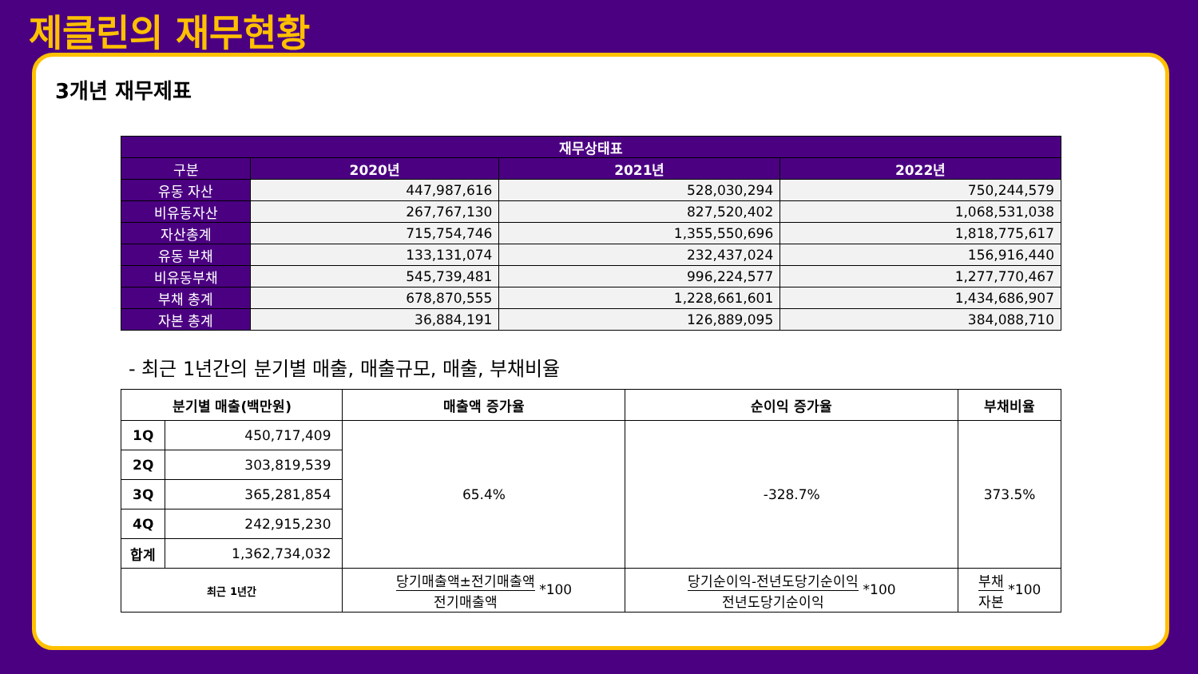제클린의 재무현황
3개년 재무제표
| 재무상태표 | | | |
| --- | --- | --- | --- |
| 구분 | 2020년 | 2021년 | 2022년 |
| 유동 자산 | 447,987,616 | 528,030,294 | 750,244,579 |
| 비유동자산 | 267,767,130 | 827,520,402 | 1,068,531,038 |
| 자산총계 | 715,754,746 | 1,355,550,696 | 1,818,775,617 |
| 유동 부채 | 133,131,074 | 232,437,024 | 156,916,440 |
| 비유동부채 | 545,739,481 | 996,224,577 | 1,277,770,467 |
| 부채 총계 | 678,870,555 | 1,228,661,601 | 1,434,686,907 |
| 자본 총계 | 36,884,191 | 126,889,095 | 384,088,710 |
- 최근 1년간의 분기별 매출, 매출규모, 매출, 부채비율
| 분기별 매출(백만원) | | 매출액 증가율 | 순이익 증가율 | 부채비율 |
| --- | --- | --- | --- | --- |
| 1Q | 450,717,409 | 65.4% | -328.7% | 373.5% |
| 2Q | 303,819,539 | | | |
| 3Q | 365,281,854 | | | |
| 4Q | 242,915,230 | | | |
| 합계 | 1,362,734,032 | | | |
| 최근 1년간 | | 당기매출액±전기매출액 전기매출액 *100 | 당기순이익-전년도당기순이익 전년도당기순이익 *100 | 부채 자본 *100 |